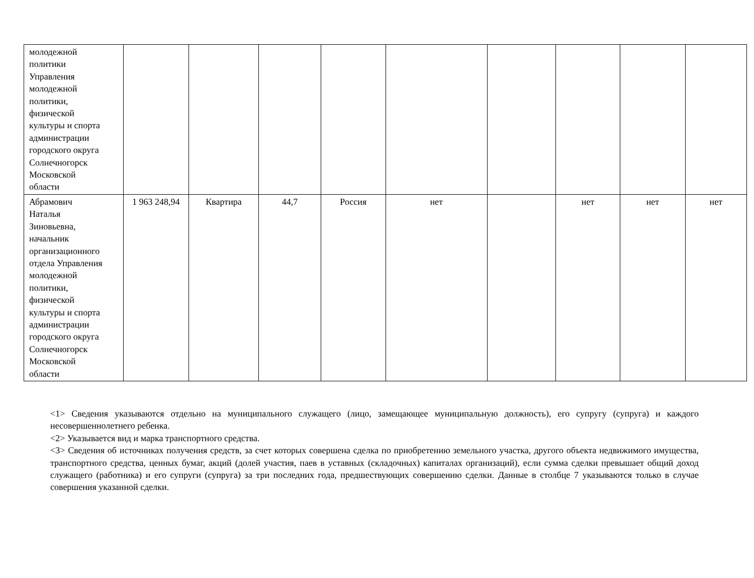| молодежной политики Управления молодежной политики, физической культуры и спорта администрации городского округа Солнечногорск Московской области | | | | | | | | | |
| Абрамович Наталья Зиновьевна, начальник организационного отдела Управления молодежной политики, физической культуры и спорта администрации городского округа Солнечногорск Московской области | 1 963 248,94 | Квартира | 44,7 | Россия | нет | | нет | нет | нет |
<1> Сведения указываются отдельно на муниципального служащего (лицо, замещающее муниципальную должность), его супругу (супруга) и каждого несовершеннолетнего ребенка.
<2> Указывается вид и марка транспортного средства.
<3> Сведения об источниках получения средств, за счет которых совершена сделка по приобретению земельного участка, другого объекта недвижимого имущества, транспортного средства, ценных бумаг, акций (долей участия, паев в уставных (складочных) капиталах организаций), если сумма сделки превышает общий доход служащего (работника) и его супруги (супруга) за три последних года, предшествующих совершению сделки. Данные в столбце 7 указываются только в случае совершения указанной сделки.